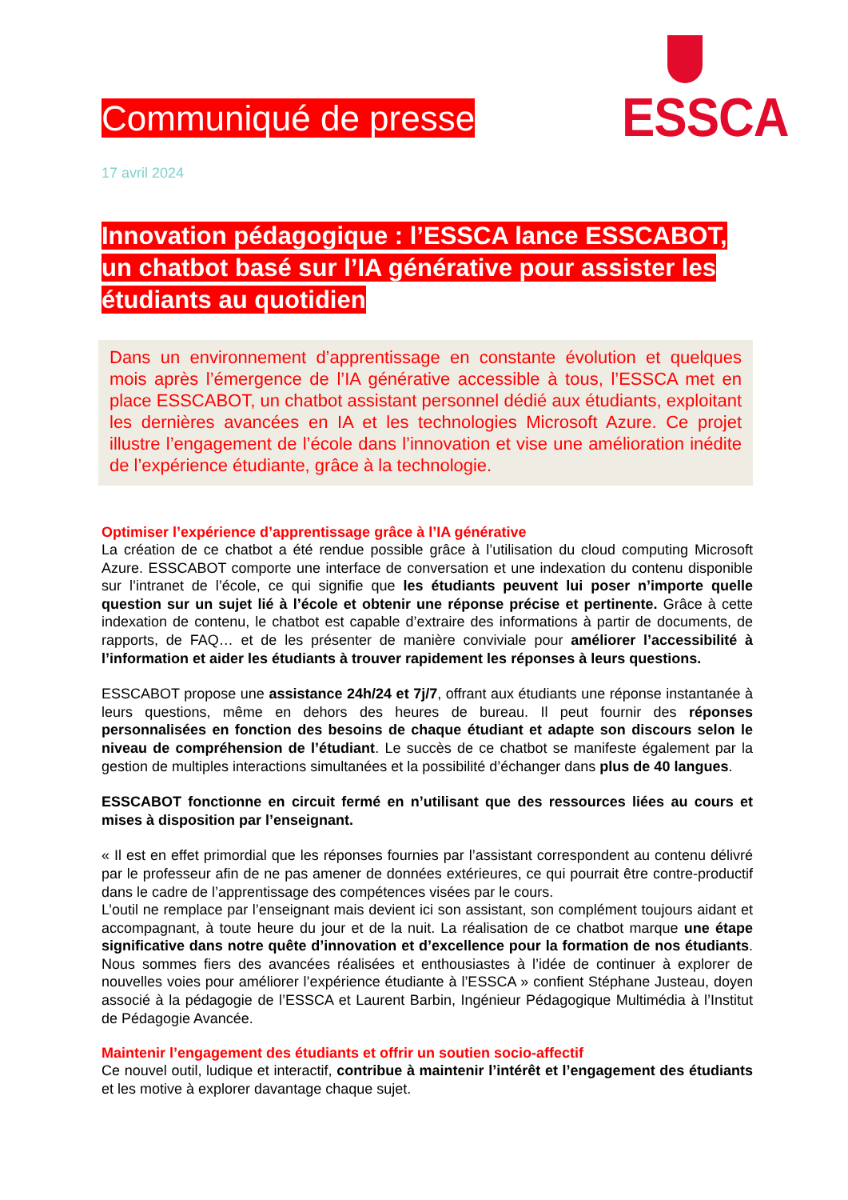ESSCA
Communiqué de presse
17 avril 2024
Innovation pédagogique : l’ESSCA lance ESSCABOT, un chatbot basé sur l’IA générative pour assister les étudiants au quotidien
Dans un environnement d’apprentissage en constante évolution et quelques mois après l’émergence de l’IA générative accessible à tous, l’ESSCA met en place ESSCABOT, un chatbot assistant personnel dédié aux étudiants, exploitant les dernières avancées en IA et les technologies Microsoft Azure. Ce projet illustre l’engagement de l’école dans l’innovation et vise une amélioration inédite de l’expérience étudiante, grâce à la technologie.
Optimiser l’expérience d’apprentissage grâce à l’IA générative
La création de ce chatbot a été rendue possible grâce à l’utilisation du cloud computing Microsoft Azure. ESSCABOT comporte une interface de conversation et une indexation du contenu disponible sur l’intranet de l’école, ce qui signifie que les étudiants peuvent lui poser n’importe quelle question sur un sujet lié à l’école et obtenir une réponse précise et pertinente. Grâce à cette indexation de contenu, le chatbot est capable d’extraire des informations à partir de documents, de rapports, de FAQ… et de les présenter de manière conviviale pour améliorer l’accessibilité à l’information et aider les étudiants à trouver rapidement les réponses à leurs questions.
ESSCABOT propose une assistance 24h/24 et 7j/7, offrant aux étudiants une réponse instantanée à leurs questions, même en dehors des heures de bureau. Il peut fournir des réponses personnalisées en fonction des besoins de chaque étudiant et adapte son discours selon le niveau de compréhension de l’étudiant. Le succès de ce chatbot se manifeste également par la gestion de multiples interactions simultanées et la possibilité d’échanger dans plus de 40 langues.
ESSCABOT fonctionne en circuit fermé en n’utilisant que des ressources liées au cours et mises à disposition par l’enseignant.
« Il est en effet primordial que les réponses fournies par l’assistant correspondent au contenu délivré par le professeur afin de ne pas amener de données extérieures, ce qui pourrait être contre-productif dans le cadre de l’apprentissage des compétences visées par le cours.
L’outil ne remplace par l’enseignant mais devient ici son assistant, son complément toujours aidant et accompagnant, à toute heure du jour et de la nuit. La réalisation de ce chatbot marque une étape significative dans notre quête d’innovation et d’excellence pour la formation de nos étudiants. Nous sommes fiers des avancées réalisées et enthousiastes à l’idée de continuer à explorer de nouvelles voies pour améliorer l’expérience étudiante à l’ESSCA » confient Stéphane Justeau, doyen associé à la pédagogie de l’ESSCA et Laurent Barbin, Ingénieur Pédagogique Multimédia à l’Institut de Pédagogie Avancée.
Maintenir l’engagement des étudiants et offrir un soutien socio-affectif
Ce nouvel outil, ludique et interactif, contribue à maintenir l’intérêt et l’engagement des étudiants et les motive à explorer davantage chaque sujet.